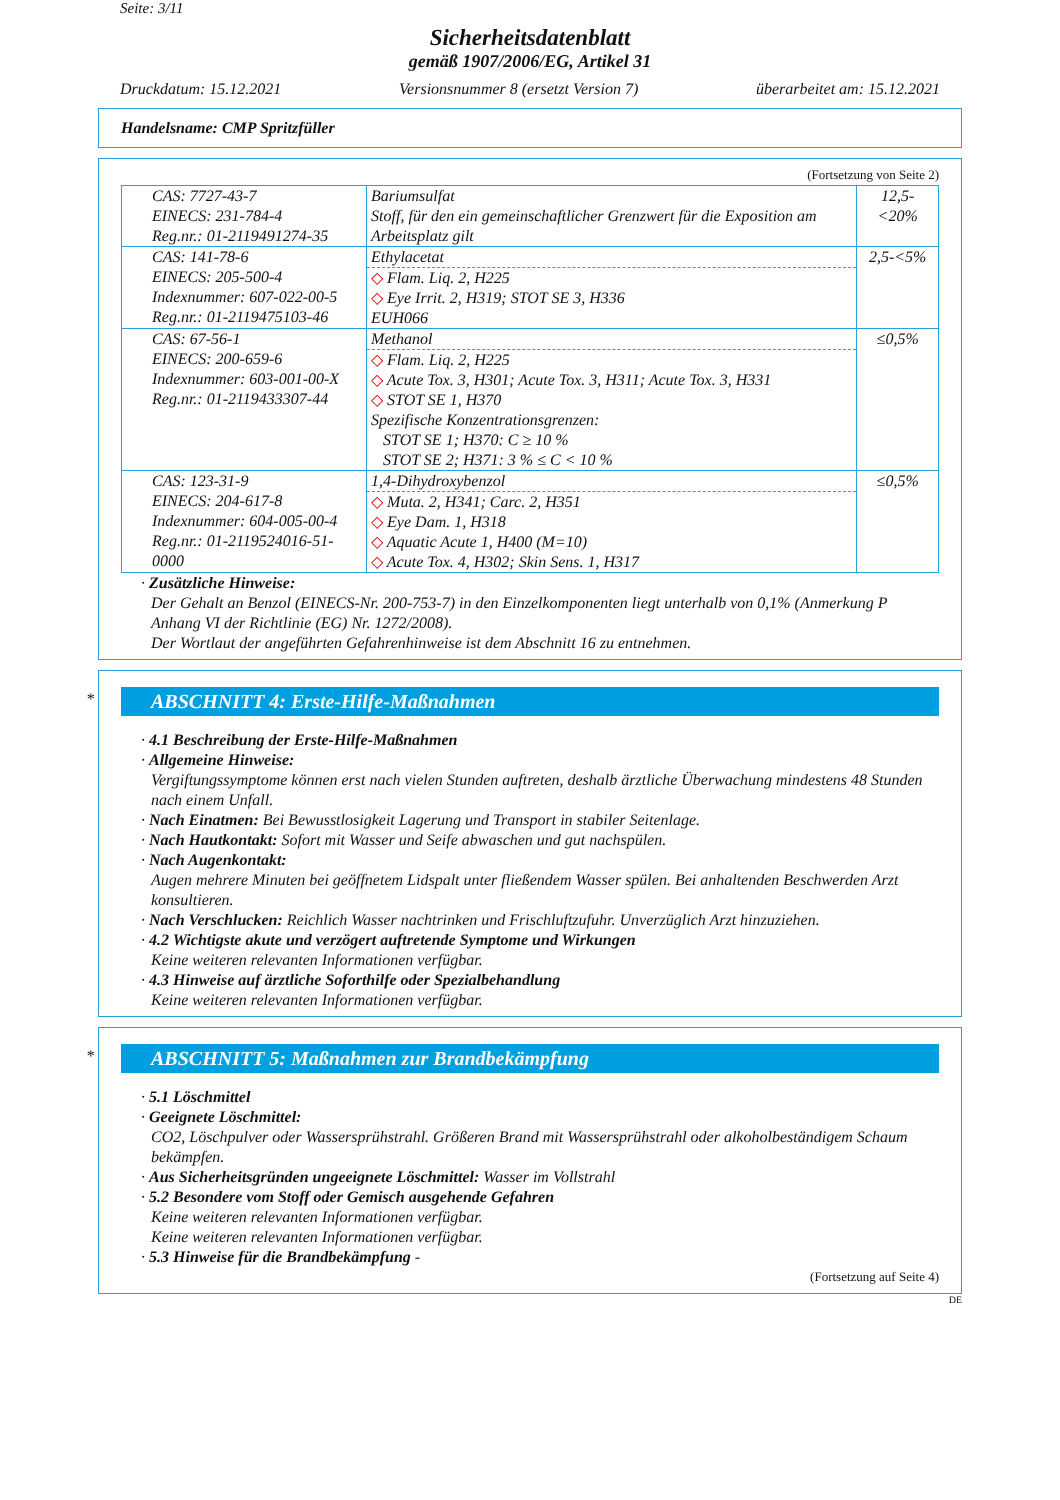Seite: 3/11
Sicherheitsdatenblatt
gemäß 1907/2006/EG, Artikel 31
Druckdatum: 15.12.2021 Versionsnummer 8 (ersetzt Version 7) überarbeitet am: 15.12.2021
Handelsname: CMP Spritzfüller
(Fortsetzung von Seite 2)
| CAS: 7727-43-7 EINECS: 231-784-4 Reg.nr.: 01-2119491274-35 | Bariumsulfat Stoff, für den ein gemeinschaftlicher Grenzwert für die Exposition am Arbeitsplatz gilt | 12,5-<20% |
| CAS: 141-78-6 EINECS: 205-500-4 Indexnummer: 607-022-00-5 Reg.nr.: 01-2119475103-46 | Ethylacetat ◇ Flam. Liq. 2, H225 ◇ Eye Irrit. 2, H319; STOT SE 3, H336 EUH066 | 2,5-<5% |
| CAS: 67-56-1 EINECS: 200-659-6 Indexnummer: 603-001-00-X Reg.nr.: 01-2119433307-44 | Methanol ◇ Flam. Liq. 2, H225 ◇ Acute Tox. 3, H301; Acute Tox. 3, H311; Acute Tox. 3, H331 ◇ STOT SE 1, H370 Spezifische Konzentrationsgrenzen: STOT SE 1; H370: C ≥ 10 % STOT SE 2; H371: 3 % ≤ C < 10 % | ≤0,5% |
| CAS: 123-31-9 EINECS: 204-617-8 Indexnummer: 604-005-00-4 Reg.nr.: 01-2119524016-51-0000 | 1,4-Dihydroxybenzol ◇ Muta. 2, H341; Carc. 2, H351 ◇ Eye Dam. 1, H318 ◇ Aquatic Acute 1, H400 (M=10) ◇ Acute Tox. 4, H302; Skin Sens. 1, H317 | ≤0,5% |
· Zusätzliche Hinweise:
Der Gehalt an Benzol (EINECS-Nr. 200-753-7) in den Einzelkomponenten liegt unterhalb von 0,1% (Anmerkung P Anhang VI der Richtlinie (EG) Nr. 1272/2008).
Der Wortlaut der angeführten Gefahrenhinweise ist dem Abschnitt 16 zu entnehmen.
*
ABSCHNITT 4: Erste-Hilfe-Maßnahmen
· 4.1 Beschreibung der Erste-Hilfe-Maßnahmen
· Allgemeine Hinweise:
Vergiftungssymptome können erst nach vielen Stunden auftreten, deshalb ärztliche Überwachung mindestens 48 Stunden nach einem Unfall.
· Nach Einatmen: Bei Bewusstlosigkeit Lagerung und Transport in stabiler Seitenlage.
· Nach Hautkontakt: Sofort mit Wasser und Seife abwaschen und gut nachspülen.
· Nach Augenkontakt:
Augen mehrere Minuten bei geöffnetem Lidspalt unter fließendem Wasser spülen. Bei anhaltenden Beschwerden Arzt konsultieren.
· Nach Verschlucken: Reichlich Wasser nachtrinken und Frischluftzufuhr. Unverzüglich Arzt hinzuziehen.
· 4.2 Wichtigste akute und verzögert auftretende Symptome und Wirkungen
Keine weiteren relevanten Informationen verfügbar.
· 4.3 Hinweise auf ärztliche Soforthilfe oder Spezialbehandlung
Keine weiteren relevanten Informationen verfügbar.
*
ABSCHNITT 5: Maßnahmen zur Brandbekämpfung
· 5.1 Löschmittel
· Geeignete Löschmittel:
CO2, Löschpulver oder Wassersprühstrahl. Größeren Brand mit Wassersprühstrahl oder alkoholbeständigem Schaum bekämpfen.
· Aus Sicherheitsgründen ungeeignete Löschmittel: Wasser im Vollstrahl
· 5.2 Besondere vom Stoff oder Gemisch ausgehende Gefahren
Keine weiteren relevanten Informationen verfügbar.
Keine weiteren relevanten Informationen verfügbar.
· 5.3 Hinweise für die Brandbekämpfung -
(Fortsetzung auf Seite 4)
DE